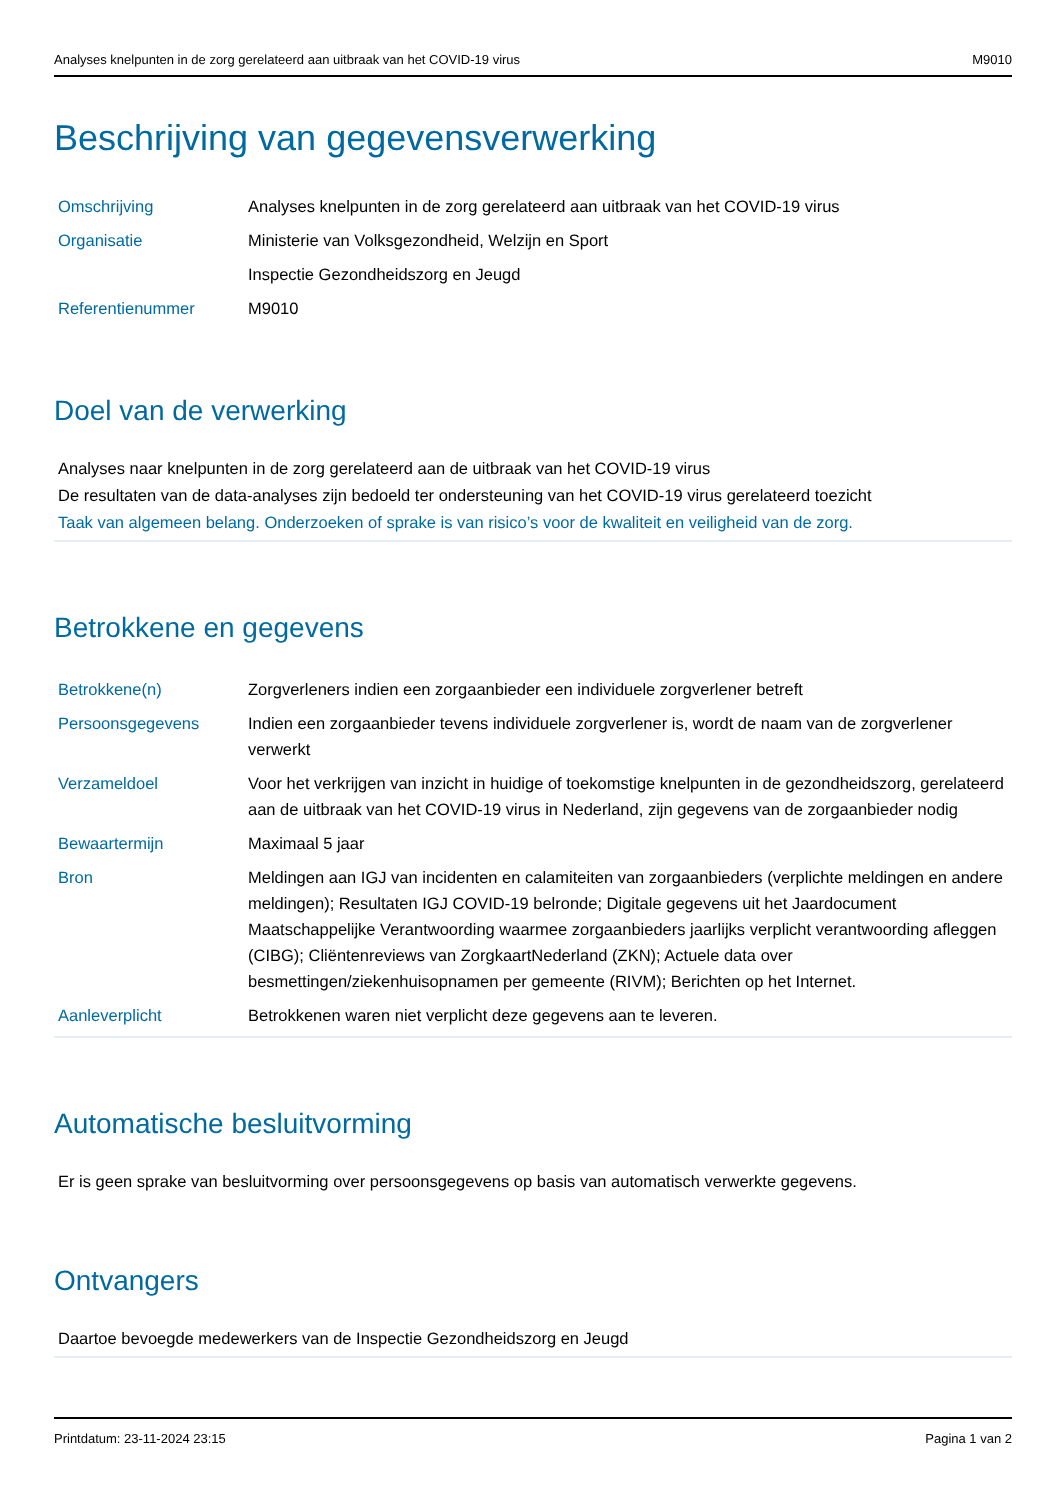Analyses knelpunten in de zorg gerelateerd aan uitbraak van het COVID-19 virus M9010
Beschrijving van gegevensverwerking
| Omschrijving | Analyses knelpunten in de zorg gerelateerd aan uitbraak van het COVID-19 virus |
| Organisatie | Ministerie van Volksgezondheid, Welzijn en Sport |
| | Inspectie Gezondheidszorg en Jeugd |
| Referentienummer | M9010 |
Doel van de verwerking
Analyses naar knelpunten in de zorg gerelateerd aan de uitbraak van het COVID-19 virus
De resultaten van de data-analyses zijn bedoeld ter ondersteuning van het COVID-19 virus gerelateerd toezicht
Taak van algemeen belang. Onderzoeken of sprake is van risico’s voor de kwaliteit en veiligheid van de zorg.
Betrokkene en gegevens
| Betrokkene(n) | Zorgverleners indien een zorgaanbieder een individuele zorgverlener betreft |
| Persoonsgegevens | Indien een zorgaanbieder tevens individuele zorgverlener is, wordt de naam van de zorgverlener verwerkt |
| Verzameldoel | Voor het verkrijgen van inzicht in huidige of toekomstige knelpunten in de gezondheidszorg, gerelateerd aan de uitbraak van het COVID-19 virus in Nederland, zijn gegevens van de zorgaanbieder nodig |
| Bewaartermijn | Maximaal 5 jaar |
| Bron | Meldingen aan IGJ van incidenten en calamiteiten van zorgaanbieders (verplichte meldingen en andere meldingen); Resultaten IGJ COVID-19 belronde; Digitale gegevens uit het Jaardocument Maatschappelijke Verantwoording waarmee zorgaanbieders jaarlijks verplicht verantwoording afleggen (CIBG); Cliëntenreviews van ZorgkaartNederland (ZKN); Actuele data over besmettingen/ziekenhuisopnamen per gemeente (RIVM); Berichten op het Internet. |
| Aanleverplicht | Betrokkenen waren niet verplicht deze gegevens aan te leveren. |
Automatische besluitvorming
Er is geen sprake van besluitvorming over persoonsgegevens op basis van automatisch verwerkte gegevens.
Ontvangers
Daartoe bevoegde medewerkers van de Inspectie Gezondheidszorg en Jeugd
Printdatum: 23-11-2024 23:15 Pagina 1 van 2